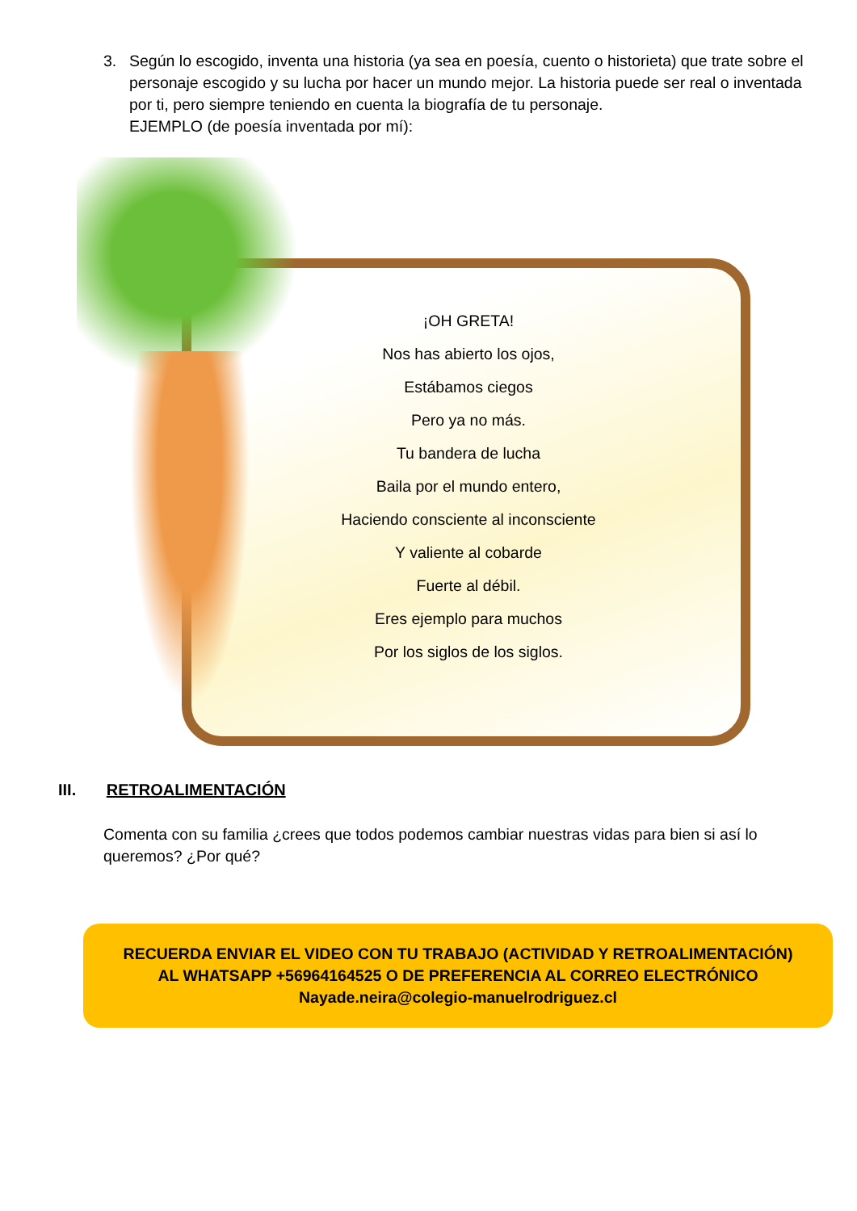3. Según lo escogido, inventa una historia (ya sea en poesía, cuento o historieta) que trate sobre el personaje escogido y su lucha por hacer un mundo mejor. La historia puede ser real o inventada por ti, pero siempre teniendo en cuenta la biografía de tu personaje.
EJEMPLO (de poesía inventada por mí):
¡OH GRETA!
Nos has abierto los ojos,
Estábamos ciegos
Pero ya no más.
Tu bandera de lucha
Baila por el mundo entero,
Haciendo consciente al inconsciente
Y valiente al cobarde
Fuerte al débil.
Eres ejemplo para muchos
Por los siglos de los siglos.
III. RETROALIMENTACIÓN
Comenta con su familia ¿crees que todos podemos cambiar nuestras vidas para bien si así lo queremos? ¿Por qué?
RECUERDA ENVIAR EL VIDEO CON TU TRABAJO (ACTIVIDAD Y RETROALIMENTACIÓN) AL WHATSAPP +56964164525 O DE PREFERENCIA AL CORREO ELECTRÓNICO Nayade.neira@colegio-manuelrodriguez.cl